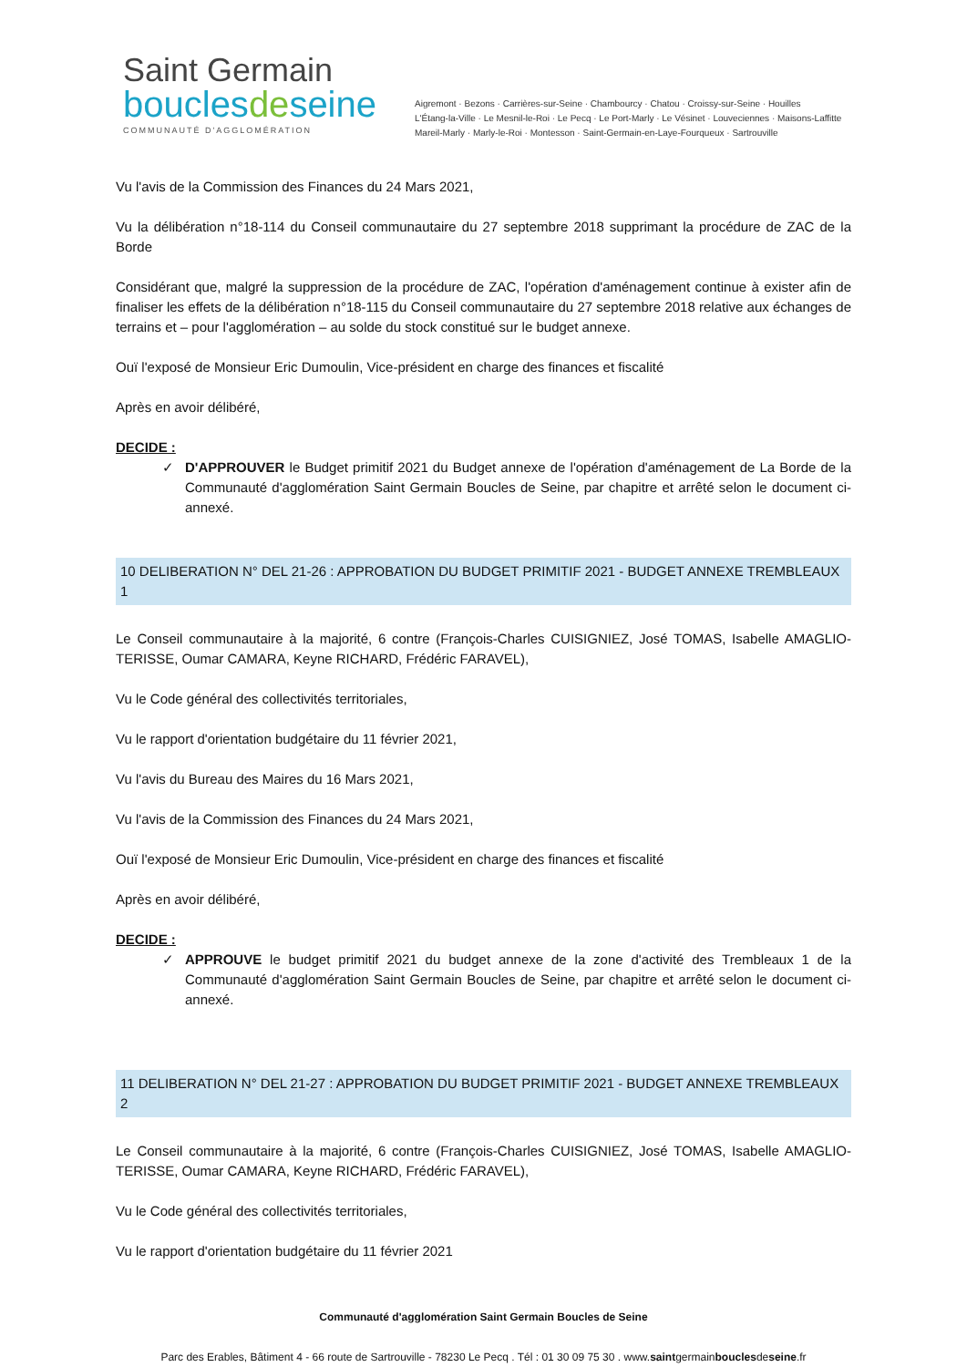Saint Germain
bouclesdeseine
COMMUNAUTÉ D'AGGLOMÉRATION
Aigremont · Bezons · Carrières-sur-Seine · Chambourcy · Chatou · Croissy-sur-Seine · Houilles
L'Étang-la-Ville · Le Mesnil-le-Roi · Le Pecq · Le Port-Marly · Le Vésinet · Louveciennes · Maisons-Laffitte
Mareil-Marly · Marly-le-Roi · Montesson · Saint-Germain-en-Laye-Fourqueux · Sartrouville
Vu l'avis de la Commission des Finances du 24 Mars 2021,
Vu la délibération n°18-114 du Conseil communautaire du 27 septembre 2018 supprimant la procédure de ZAC de la Borde
Considérant que, malgré la suppression de la procédure de ZAC, l'opération d'aménagement continue à exister afin de finaliser les effets de la délibération n°18-115 du Conseil communautaire du 27 septembre 2018 relative aux échanges de terrains et – pour l'agglomération – au solde du stock constitué sur le budget annexe.
Ouï l'exposé de Monsieur Eric Dumoulin, Vice-président en charge des finances et fiscalité
Après en avoir délibéré,
DECIDE :
✓ D'APPROUVER le Budget primitif 2021 du Budget annexe de l'opération d'aménagement de La Borde de la Communauté d'agglomération Saint Germain Boucles de Seine, par chapitre et arrêté selon le document ci-annexé.
10 DELIBERATION N° DEL 21-26 : APPROBATION DU BUDGET PRIMITIF 2021 - BUDGET ANNEXE TREMBLEAUX 1
Le Conseil communautaire à la majorité, 6 contre (François-Charles CUISIGNIEZ, José TOMAS, Isabelle AMAGLIO-TERISSE, Oumar CAMARA, Keyne RICHARD, Frédéric FARAVEL),
Vu le Code général des collectivités territoriales,
Vu le rapport d'orientation budgétaire du 11 février 2021,
Vu l'avis du Bureau des Maires du 16 Mars 2021,
Vu l'avis de la Commission des Finances du 24 Mars 2021,
Ouï l'exposé de Monsieur Eric Dumoulin, Vice-président en charge des finances et fiscalité
Après en avoir délibéré,
DECIDE :
✓ APPROUVE le budget primitif 2021 du budget annexe de la zone d'activité des Trembleaux 1 de la Communauté d'agglomération Saint Germain Boucles de Seine, par chapitre et arrêté selon le document ci-annexé.
11 DELIBERATION N° DEL 21-27 : APPROBATION DU BUDGET PRIMITIF 2021 - BUDGET ANNEXE TREMBLEAUX 2
Le Conseil communautaire à la majorité, 6 contre (François-Charles CUISIGNIEZ, José TOMAS, Isabelle AMAGLIO-TERISSE, Oumar CAMARA, Keyne RICHARD, Frédéric FARAVEL),
Vu le Code général des collectivités territoriales,
Vu le rapport d'orientation budgétaire du 11 février 2021
Communauté d'agglomération Saint Germain Boucles de Seine
Parc des Erables, Bâtiment 4 - 66 route de Sartrouville - 78230 Le Pecq . Tél : 01 30 09 75 30 . www.saintgermainbouclesdeseine.fr